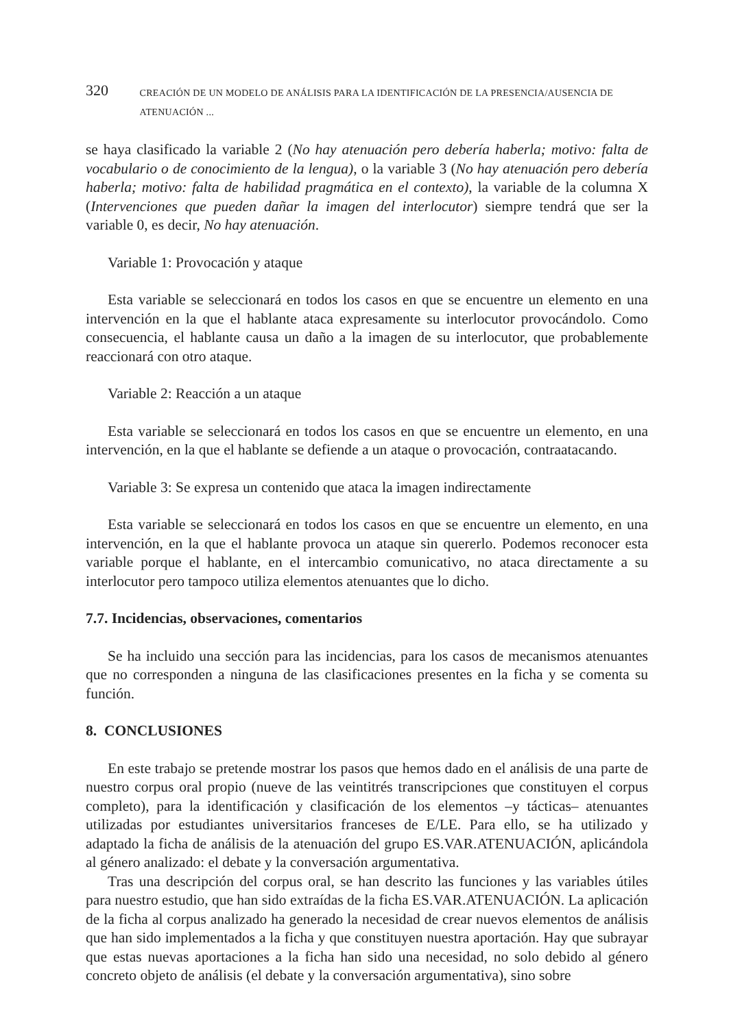320 CREACIÓN DE UN MODELO DE ANÁLISIS PARA LA IDENTIFICACIÓN DE LA PRESENCIA/AUSENCIA DE ATENUACIÓN ...
se haya clasificado la variable 2 (No hay atenuación pero debería haberla; motivo: falta de vocabulario o de conocimiento de la lengua), o la variable 3 (No hay atenuación pero debería haberla; motivo: falta de habilidad pragmática en el contexto), la variable de la columna X (Intervenciones que pueden dañar la imagen del interlocutor) siempre tendrá que ser la variable 0, es decir, No hay atenuación.
Variable 1: Provocación y ataque
Esta variable se seleccionará en todos los casos en que se encuentre un elemento en una intervención en la que el hablante ataca expresamente su interlocutor provocándolo. Como consecuencia, el hablante causa un daño a la imagen de su interlocutor, que probablemente reaccionará con otro ataque.
Variable 2: Reacción a un ataque
Esta variable se seleccionará en todos los casos en que se encuentre un elemento, en una intervención, en la que el hablante se defiende a un ataque o provocación, contraatacando.
Variable 3: Se expresa un contenido que ataca la imagen indirectamente
Esta variable se seleccionará en todos los casos en que se encuentre un elemento, en una intervención, en la que el hablante provoca un ataque sin quererlo. Podemos reconocer esta variable porque el hablante, en el intercambio comunicativo, no ataca directamente a su interlocutor pero tampoco utiliza elementos atenuantes que lo dicho.
7.7. Incidencias, observaciones, comentarios
Se ha incluido una sección para las incidencias, para los casos de mecanismos atenuantes que no corresponden a ninguna de las clasificaciones presentes en la ficha y se comenta su función.
8. CONCLUSIONES
En este trabajo se pretende mostrar los pasos que hemos dado en el análisis de una parte de nuestro corpus oral propio (nueve de las veintitrés transcripciones que constituyen el corpus completo), para la identificación y clasificación de los elementos –y tácticas– atenuantes utilizadas por estudiantes universitarios franceses de E/LE. Para ello, se ha utilizado y adaptado la ficha de análisis de la atenuación del grupo ES.VAR.ATENUACIÓN, aplicándola al género analizado: el debate y la conversación argumentativa.
Tras una descripción del corpus oral, se han descrito las funciones y las variables útiles para nuestro estudio, que han sido extraídas de la ficha ES.VAR.ATENUACIÓN. La aplicación de la ficha al corpus analizado ha generado la necesidad de crear nuevos elementos de análisis que han sido implementados a la ficha y que constituyen nuestra aportación. Hay que subrayar que estas nuevas aportaciones a la ficha han sido una necesidad, no solo debido al género concreto objeto de análisis (el debate y la conversación argumentativa), sino sobre